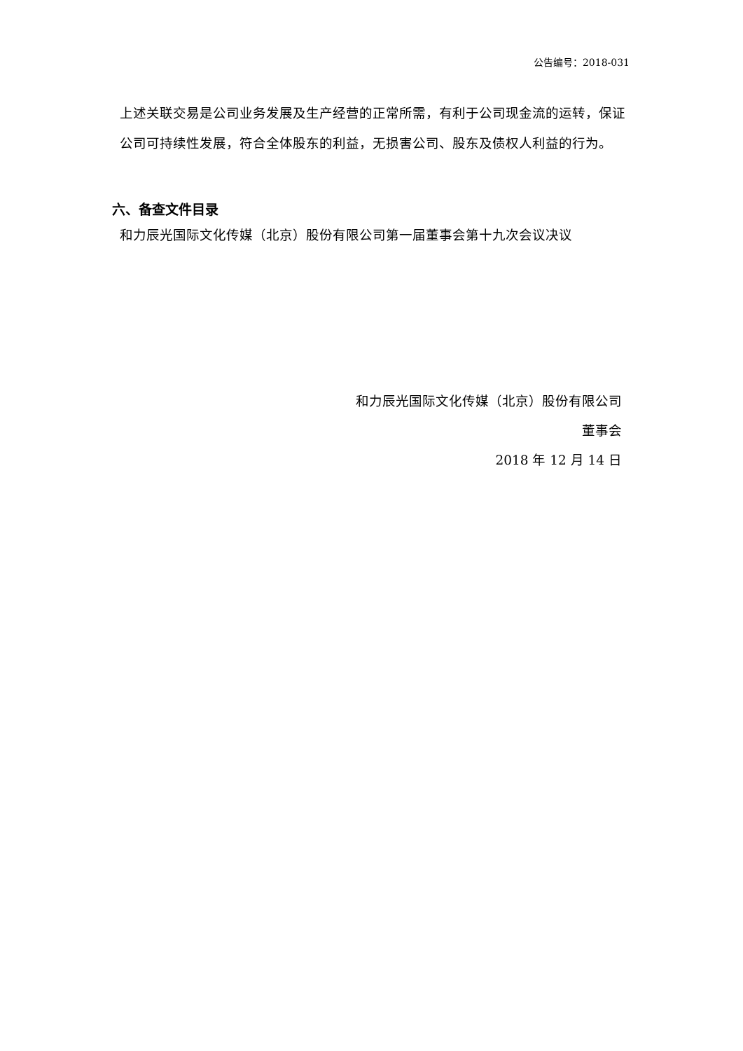公告编号：2018-031
上述关联交易是公司业务发展及生产经营的正常所需，有利于公司现金流的运转，保证公司可持续性发展，符合全体股东的利益，无损害公司、股东及债权人利益的行为。
六、备查文件目录
和力辰光国际文化传媒（北京）股份有限公司第一届董事会第十九次会议决议
和力辰光国际文化传媒（北京）股份有限公司
董事会
2018 年 12 月 14 日